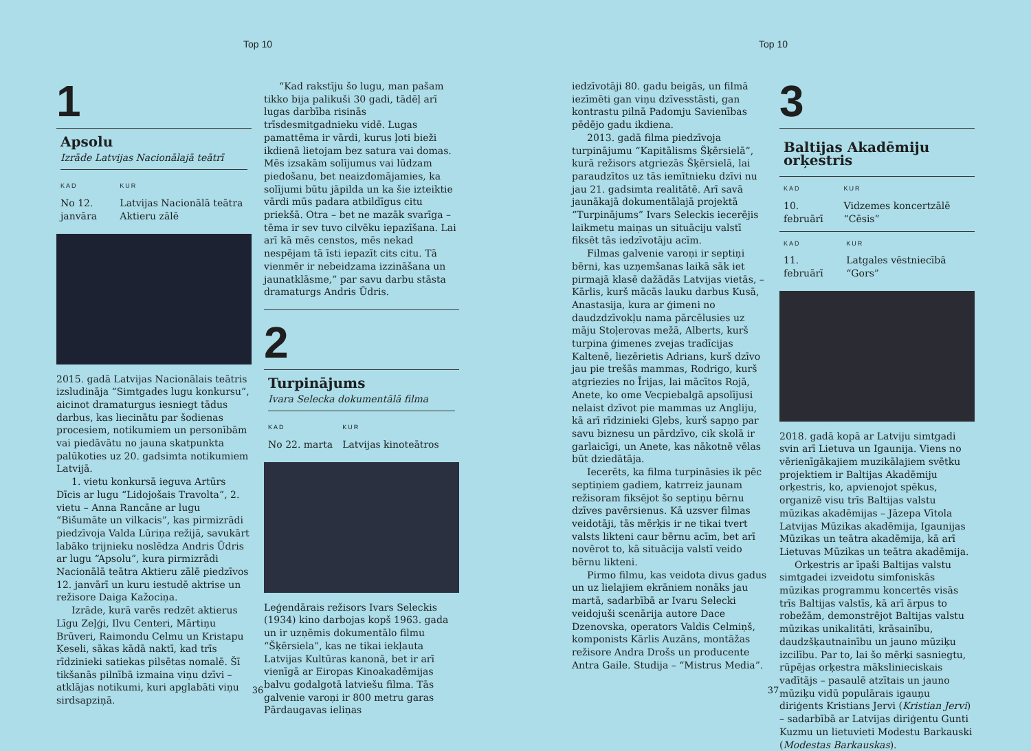Top 10
1
Apsolu
Izrāde Latvijas Nacionālajā teātrī
KAD
No 12. janvāra
KUR
Latvijas Nacionālā teātra Aktieru zālē
2015. gadā Latvijas Nacionālais teātris izsludināja “Simtgades lugu konkursu”, aicinot dramaturgus iesniegt tādus darbus, kas liecinātu par šodienas procesiem, notikumiem un personībām vai piedāvātu no jauna skatpunkta palūkoties uz 20. gadsimta notikumiem Latvijā.
1. vietu konkursā ieguva Artūrs Dīcis ar lugu “Lidojošais Travolta”, 2. vietu – Anna Rancāne ar lugu “Bišumāte un vilkacis”, kas pirmizrādi piedzīvoja Valda Lūriņa režijā, savukārt labāko trijnieku noslēdza Andris Ūdris ar lugu “Apsolu”, kura pirmizrādi Nacionālā teātra Aktieru zālē piedzīvos 12. janvārī un kuru iestudē aktrise un režisore Daiga Kažociņa.
Izrāde, kurā varēs redzēt aktierus Līgu Zeļģi, Ilvu Centeri, Mārtiņu Brūveri, Raimondu Celmu un Kristapu Ķeseli, sākas kādā naktī, kad trīs rīdzinieki satiekas pilsētas nomalē. Šī tikšanās pilnībā izmaina viņu dzīvi – atklājas notikumi, kuri apglabāti viņu sirdsapziņā.
“Kad rakstīju šo lugu, man pašam tikko bija palikuši 30 gadi, tādēļ arī lugas darbība risinās trīsdesmitgadnieku vidē. Lugas pamattēma ir vārdi, kurus ļoti bieži ikdienā lietojam bez satura vai domas. Mēs izsakām solījumus vai lūdzam piedošanu, bet neaizdomājamies, ka solījumi būtu jāpilda un ka šie izteiktie vārdi mūs padara atbildīgus citu priekšā. Otra – bet ne mazāk svarīga – tēma ir sev tuvo cilvēku iepazīšana. Lai arī kā mēs censtos, mēs nekad nespējam tā īsti iepazīt cits citu. Tā vienmēr ir nebeidzama izzināšana un jaunatklāsme,” par savu darbu stāsta dramaturgs Andris Ūdris.
2
Turpinājums
Ivara Selecka dokumentālā filma
KAD
No 22. marta
KUR
Latvijas kinoteātros
Leģendārais režisors Ivars Seleckis (1934) kino darbojas kopš 1963. gada un ir uzņēmis dokumentālo filmu “Šķērsiela”, kas ne tikai iekļauta Latvijas Kultūras kanonā, bet ir arī vienīgā ar Eiropas Kinoakadēmijas balvu godalgotā latviešu filma. Tās galvenie varoņi ir 800 metru garas Pārdaugavas ieliņas
36
Top 10
iedzīvotāji 80. gadu beigās, un filmā iezīmēti gan viņu dzīvesstāsti, gan kontrastu pilnā Padomju Savienības pēdējo gadu ikdiena.
2013. gadā filma piedzīvoja turpinājumu “Kapitālisms Šķērsielā”, kurā režisors atgriezās Šķērsielā, lai paraudzītos uz tās iemītnieku dzīvi nu jau 21. gadsimta realitātē. Arī savā jaunākajā dokumentālajā projektā “Turpinājums” Ivars Seleckis iecerējis laikmetu maiņas un situāciju valstī fiksēt tās iedzīvotāju acīm.
Filmas galvenie varoņi ir septiņi bērni, kas uzņemšanas laikā sāk iet pirmajā klasē dažādās Latvijas vietās, – Kārlis, kurš mācās lauku darbus Kusā, Anastasija, kura ar ģimeni no daudzdzīvokļu nama pārcēlusies uz māju Stoļerovas mežā, Alberts, kurš turpina ģimenes zvejas tradīcijas Kaltenē, liezērietis Adrians, kurš dzīvo jau pie trešās mammas, Rodrigo, kurš atgriezies no Īrijas, lai mācītos Rojā, Anete, ko ome Vecpiebalgā apsolījusi nelaist dzīvot pie mammas uz Angliju, kā arī rīdzinieki Gļebs, kurš sapņo par savu biznesu un pārdzīvo, cik skolā ir garlaicīgi, un Anete, kas nākotnē vēlas būt dziedātāja.
Iecerēts, ka filma turpināsies ik pēc septiņiem gadiem, katrreiz jaunam režisoram fiksējot šo septiņu bērnu dzīves pavērsienus. Kā uzsver filmas veidotāji, tās mērķis ir ne tikai tvert valsts likteni caur bērnu acīm, bet arī novērot to, kā situācija valstī veido bērnu likteni.
Pirmo filmu, kas veidota divus gadus un uz lielajiem ekrāniem nonāks jau martā, sadarbībā ar Ivaru Selecki veidojuši scenārija autore Dace Dzenovska, operators Valdis Celmiņš, komponists Kārlis Auzāns, montāžas režisore Andra Drošs un producente Antra Gaile. Studija – “Mistrus Media”.
3
Baltijas Akadēmiju orķestris
KAD
10. februārī
KUR
Vidzemes koncertzālē “Cēsis”
KAD
11. februārī
KUR
Latgales vēstniecībā “Gors”
2018. gadā kopā ar Latviju simtgadi svin arī Lietuva un Igaunija. Viens no vērienīgākajiem muzikālajiem svētku projektiem ir Baltijas Akadēmiju orķestris, ko, apvienojot spēkus, organizē visu trīs Baltijas valstu mūzikas akadēmijas – Jāzepa Vītola Latvijas Mūzikas akadēmija, Igaunijas Mūzikas un teātra akadēmija, kā arī Lietuvas Mūzikas un teātra akadēmija.
Orķestris ar īpaši Baltijas valstu simtgadei izveidotu simfoniskās mūzikas programmu koncertēs visās trīs Baltijas valstīs, kā arī ārpus to robežām, demonstrējot Baltijas valstu mūzikas unikalitāti, krāsainību, daudzšķautnainību un jauno mūziķu izcilību. Par to, lai šo mērķi sasniegtu, rūpējas orķestra mākslinieciskais vadītājs – pasaulē atzītais un jauno mūziķu vidū populārais igauņu diriģents Kristians Jervi (Kristian Jervi) – sadarbībā ar Latvijas diriģentu Gunti Kuzmu un lietuvieti Modestu Barkauski (Modestas Barkauskas).
37